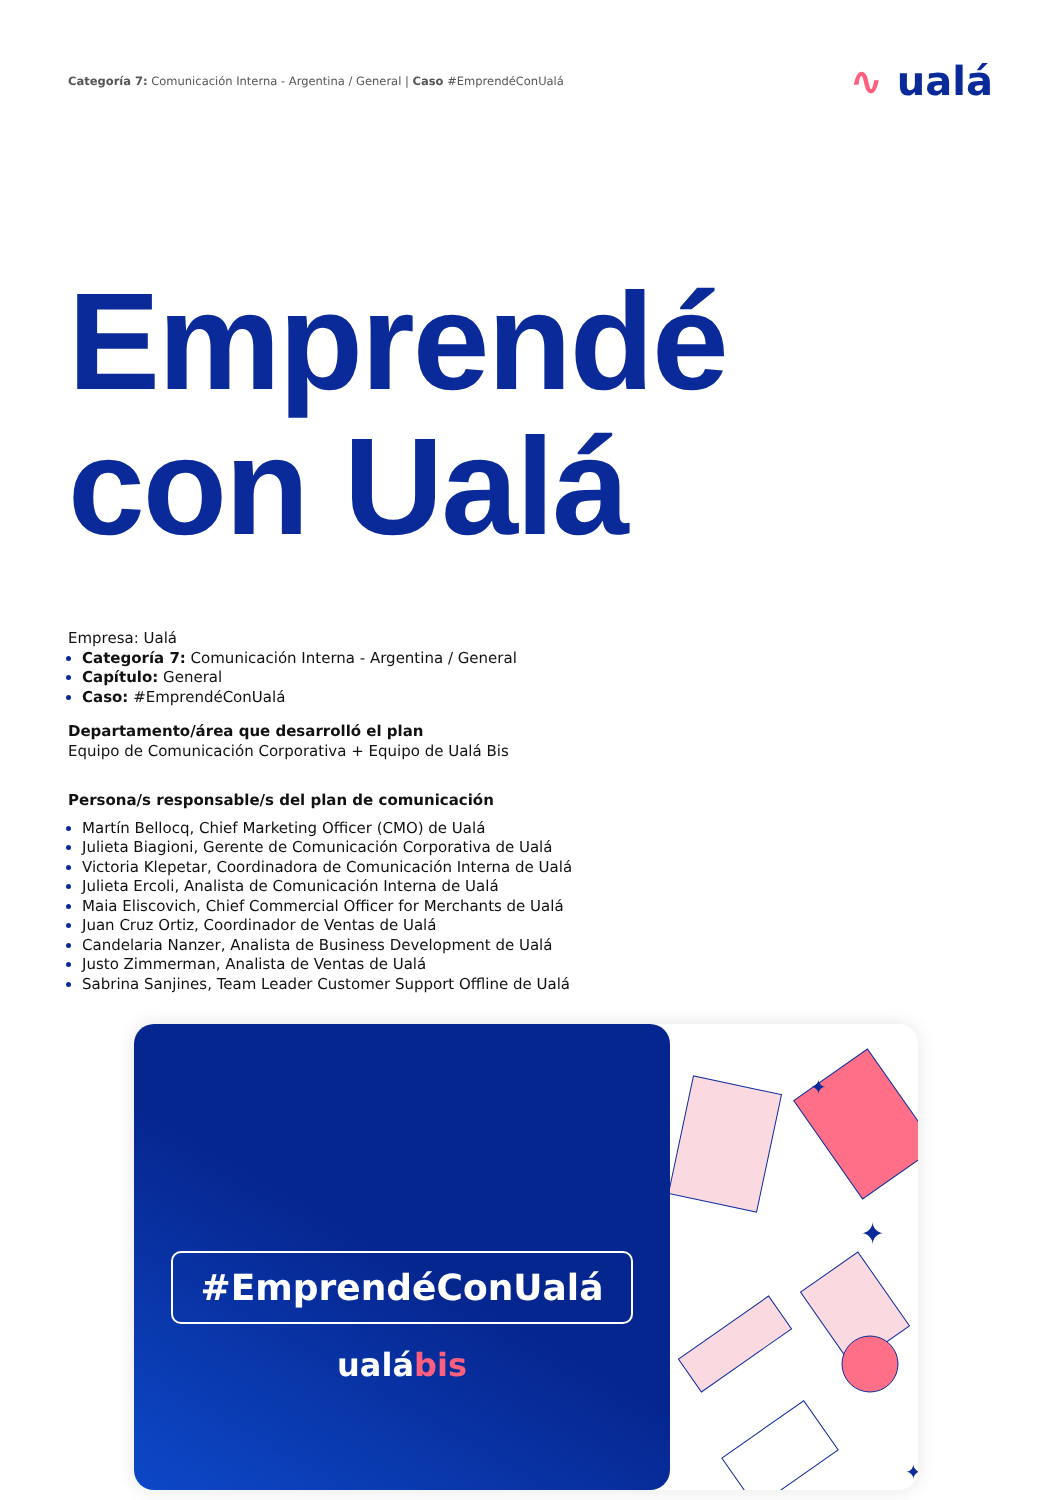Categoría 7: Comunicación Interna - Argentina / General | Caso #EmprendéConUalá
∿ ualá
Emprendé
con Ualá
Empresa: Ualá
Categoría 7: Comunicación Interna - Argentina / General
Capítulo: General
Caso: #EmprendéConUalá
Departamento/área que desarrolló el plan
Equipo de Comunicación Corporativa + Equipo de Ualá Bis
Persona/s responsable/s del plan de comunicación
Martín Bellocq, Chief Marketing Officer (CMO) de Ualá
Julieta Biagioni, Gerente de Comunicación Corporativa de Ualá
Victoria Klepetar, Coordinadora de Comunicación Interna de Ualá
Julieta Ercoli, Analista de Comunicación Interna de Ualá
Maia Eliscovich, Chief Commercial Officer for Merchants de Ualá
Juan Cruz Ortiz, Coordinador de Ventas de Ualá
Candelaria Nanzer, Analista de Business Development de Ualá
Justo Zimmerman, Analista de Ventas de Ualá
Sabrina Sanjines, Team Leader Customer Support Offline de Ualá
#EmprendéConUalá
ualábis
✦
✦
✦
✦